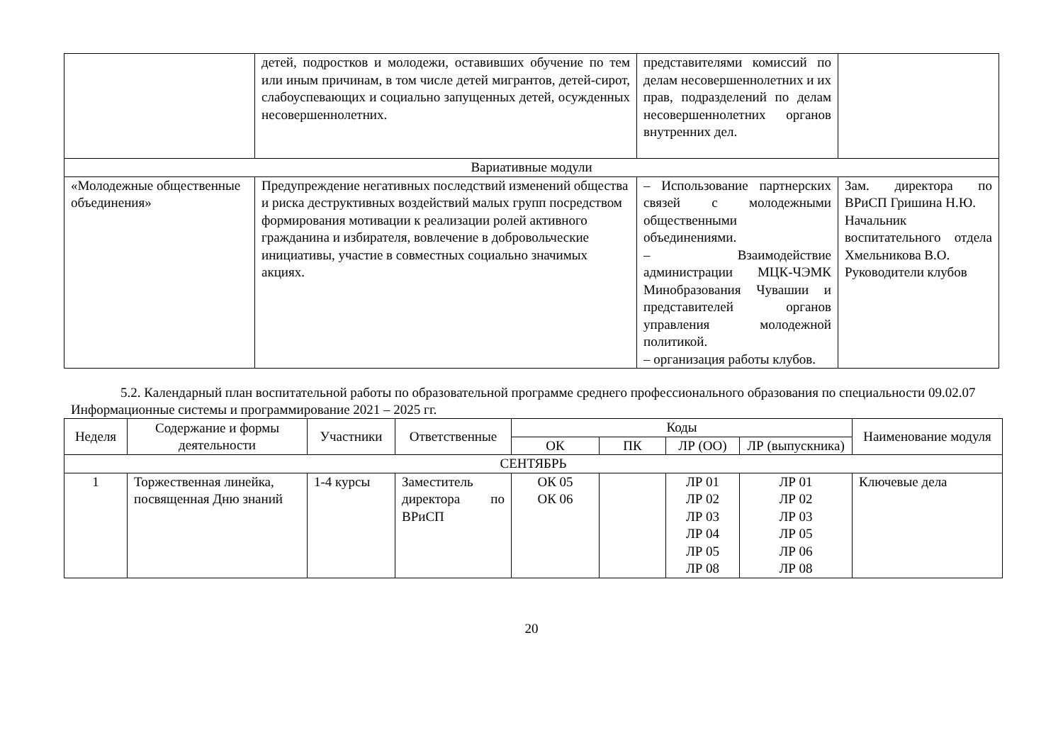| | детей, подростков и молодежи, оставивших обучение по тем или иным причинам, в том числе детей мигрантов, детей-сирот, слабоуспевающих и социально запущенных детей, осужденных несовершеннолетних. | представителями комиссий по делам несовершеннолетних и их прав, подразделений по делам несовершеннолетних органов внутренних дел. | |
| Вариативные модули | | | |
| «Молодежные общественные объединения» | Предупреждение негативных последствий изменений общества и риска деструктивных воздействий малых групп посредством формирования мотивации к реализации ролей активного гражданина и избирателя, вовлечение в добровольческие инициативы, участие в совместных социально значимых акциях. | – Использование партнерских связей с молодежными общественными объединениями. – Взаимодействие администрации МЦК-ЧЭМК Минобразования Чувашии и представителей органов управления молодежной политикой. – организация работы клубов. | Зам. директора по ВРиСП Гришина Н.Ю. Начальник воспитательного отдела Хмельникова В.О. Руководители клубов |
5.2. Календарный план воспитательной работы по образовательной программе среднего профессионального образования по специальности 09.02.07 Информационные системы и программирование 2021 – 2025 гг.
| Неделя | Содержание и формы деятельности | Участники | Ответственные | Коды | | | | Наименование модуля |
| --- | --- | --- | --- | --- | --- | --- | --- | --- |
| | | | | ОК | ПК | ЛР (ОО) | ЛР (выпускника) | |
| СЕНТЯБРЬ | | | | | | | | |
| 1 | Торжественная линейка, посвященная Дню знаний | 1-4 курсы | Заместитель директора по ВРиСП | ОК 05 ОК 06 | | ЛР 01 ЛР 02 ЛР 03 ЛР 04 ЛР 05 ЛР 08 | ЛР 01 ЛР 02 ЛР 03 ЛР 05 ЛР 06 ЛР 08 | Ключевые дела |
20